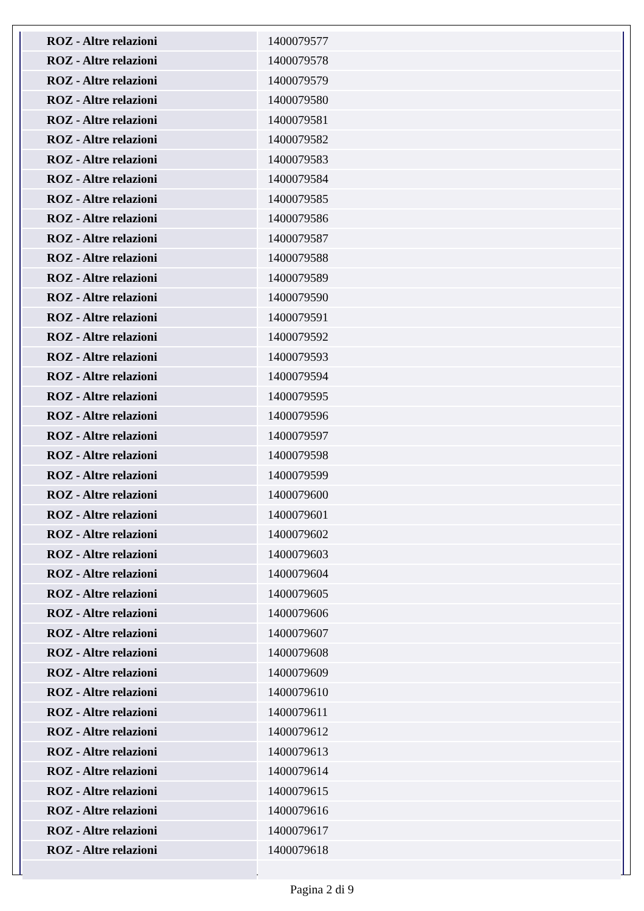| ROZ - Altre relazioni | 1400079577 |
| ROZ - Altre relazioni | 1400079578 |
| ROZ - Altre relazioni | 1400079579 |
| ROZ - Altre relazioni | 1400079580 |
| ROZ - Altre relazioni | 1400079581 |
| ROZ - Altre relazioni | 1400079582 |
| ROZ - Altre relazioni | 1400079583 |
| ROZ - Altre relazioni | 1400079584 |
| ROZ - Altre relazioni | 1400079585 |
| ROZ - Altre relazioni | 1400079586 |
| ROZ - Altre relazioni | 1400079587 |
| ROZ - Altre relazioni | 1400079588 |
| ROZ - Altre relazioni | 1400079589 |
| ROZ - Altre relazioni | 1400079590 |
| ROZ - Altre relazioni | 1400079591 |
| ROZ - Altre relazioni | 1400079592 |
| ROZ - Altre relazioni | 1400079593 |
| ROZ - Altre relazioni | 1400079594 |
| ROZ - Altre relazioni | 1400079595 |
| ROZ - Altre relazioni | 1400079596 |
| ROZ - Altre relazioni | 1400079597 |
| ROZ - Altre relazioni | 1400079598 |
| ROZ - Altre relazioni | 1400079599 |
| ROZ - Altre relazioni | 1400079600 |
| ROZ - Altre relazioni | 1400079601 |
| ROZ - Altre relazioni | 1400079602 |
| ROZ - Altre relazioni | 1400079603 |
| ROZ - Altre relazioni | 1400079604 |
| ROZ - Altre relazioni | 1400079605 |
| ROZ - Altre relazioni | 1400079606 |
| ROZ - Altre relazioni | 1400079607 |
| ROZ - Altre relazioni | 1400079608 |
| ROZ - Altre relazioni | 1400079609 |
| ROZ - Altre relazioni | 1400079610 |
| ROZ - Altre relazioni | 1400079611 |
| ROZ - Altre relazioni | 1400079612 |
| ROZ - Altre relazioni | 1400079613 |
| ROZ - Altre relazioni | 1400079614 |
| ROZ - Altre relazioni | 1400079615 |
| ROZ - Altre relazioni | 1400079616 |
| ROZ - Altre relazioni | 1400079617 |
| ROZ - Altre relazioni | 1400079618 |
Pagina 2 di 9